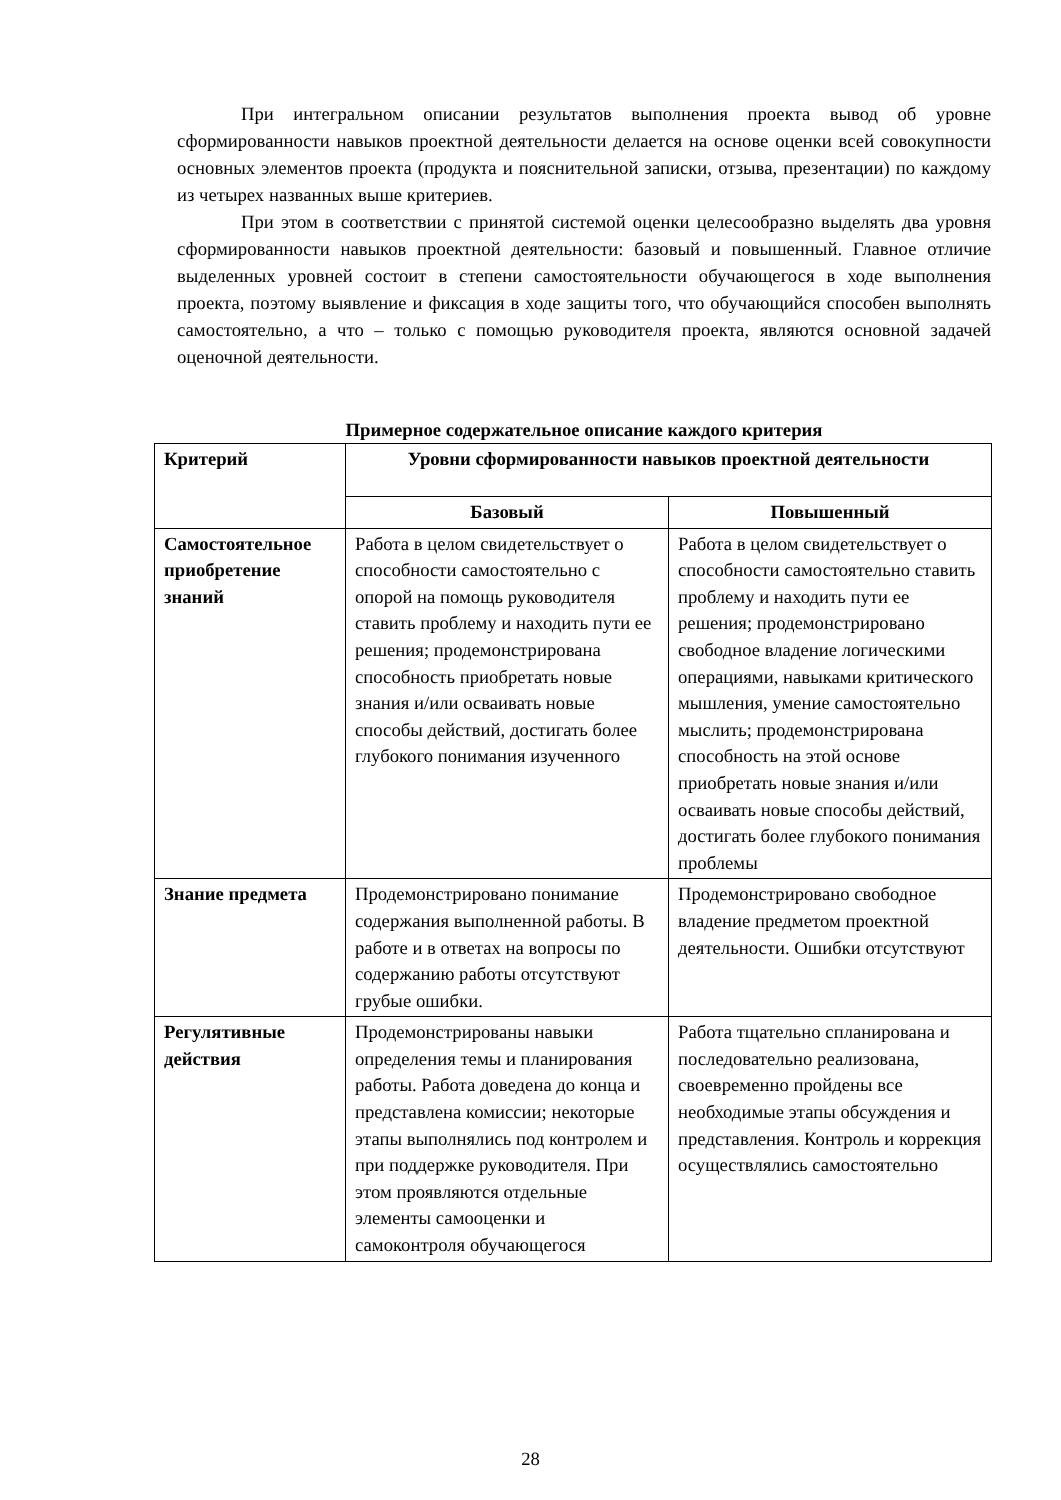При интегральном описании результатов выполнения проекта вывод об уровне сформированности навыков проектной деятельности делается на основе оценки всей совокупности основных элементов проекта (продукта и пояснительной записки, отзыва, презентации) по каждому из четырех названных выше критериев.
При этом в соответствии с принятой системой оценки целесообразно выделять два уровня сформированности навыков проектной деятельности: базовый и повышенный. Главное отличие выделенных уровней состоит в степени самостоятельности обучающегося в ходе выполнения проекта, поэтому выявление и фиксация в ходе защиты того, что обучающийся способен выполнять самостоятельно, а что – только с помощью руководителя проекта, являются основной задачей оценочной деятельности.
Примерное содержательное описание каждого критерия
| Критерий | Уровни сформированности навыков проектной деятельности | |
| --- | --- | --- |
| | Базовый | Повышенный |
| Самостоятельное приобретение знаний | Работа в целом свидетельствует о способности самостоятельно с опорой на помощь руководителя ставить проблему и находить пути ее решения; продемонстрирована способность приобретать новые знания и/или осваивать новые способы действий, достигать более глубокого понимания изученного | Работа в целом свидетельствует о способности самостоятельно ставить проблему и находить пути ее решения; продемонстрировано свободное владение логическими операциями, навыками критического мышления, умение самостоятельно мыслить; продемонстрирована способность на этой основе приобретать новые знания и/или осваивать новые способы действий, достигать более глубокого понимания проблемы |
| Знание предмета | Продемонстрировано понимание содержания выполненной работы. В работе и в ответах на вопросы по содержанию работы отсутствуют грубые ошибки. | Продемонстрировано свободное владение предметом проектной деятельности. Ошибки отсутствуют |
| Регулятивные действия | Продемонстрированы навыки определения темы и планирования работы. Работа доведена до конца и представлена комиссии; некоторые этапы выполнялись под контролем и при поддержке руководителя. При этом проявляются отдельные элементы самооценки и самоконтроля обучающегося | Работа тщательно спланирована и последовательно реализована, своевременно пройдены все необходимые этапы обсуждения и представления. Контроль и коррекция осуществлялись самостоятельно |
28